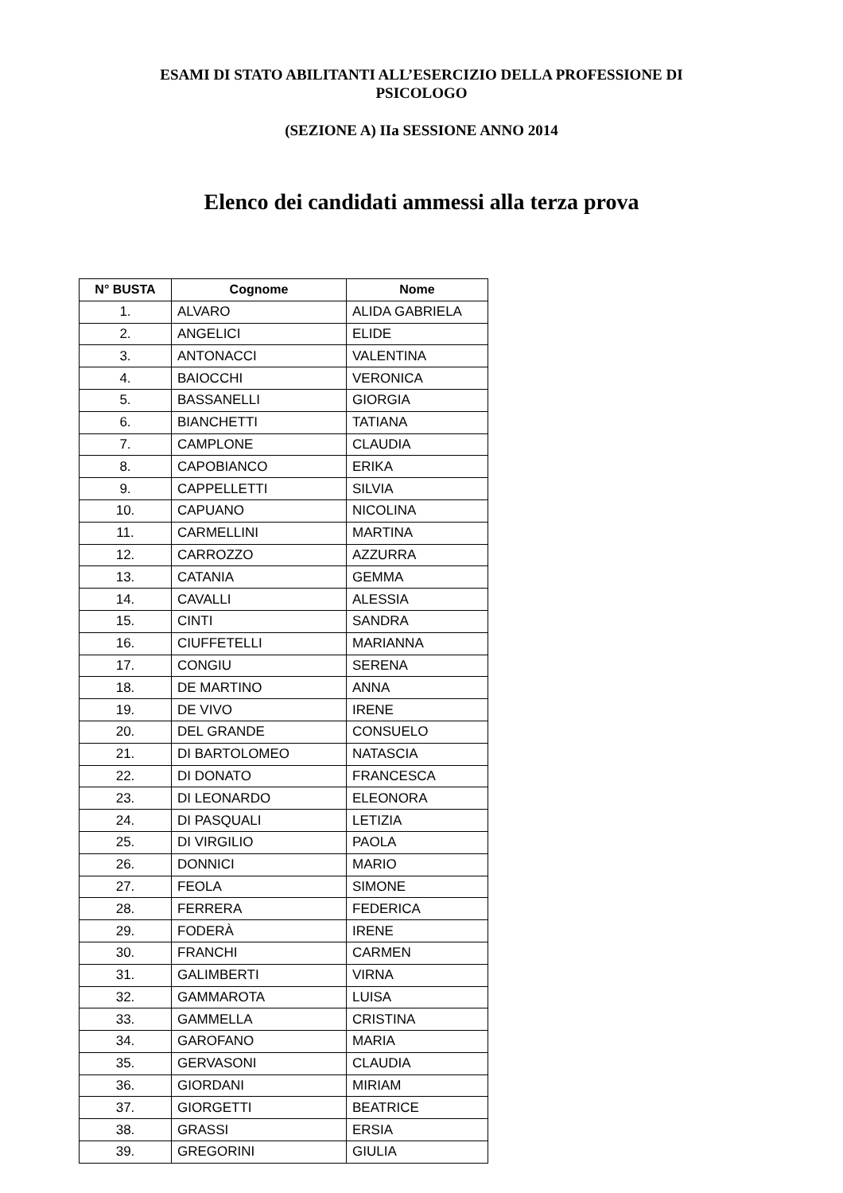ESAMI DI STATO ABILITANTI ALL’ESERCIZIO DELLA PROFESSIONE DI
PSICOLOGO
(SEZIONE A) IIa SESSIONE ANNO 2014
Elenco dei candidati ammessi alla terza prova
| N° BUSTA | Cognome | Nome |
| --- | --- | --- |
| 1. | ALVARO | ALIDA GABRIELA |
| 2. | ANGELICI | ELIDE |
| 3. | ANTONACCI | VALENTINA |
| 4. | BAIOCCHI | VERONICA |
| 5. | BASSANELLI | GIORGIA |
| 6. | BIANCHETTI | TATIANA |
| 7. | CAMPLONE | CLAUDIA |
| 8. | CAPOBIANCO | ERIKA |
| 9. | CAPPELLETTI | SILVIA |
| 10. | CAPUANO | NICOLINA |
| 11. | CARMELLINI | MARTINA |
| 12. | CARROZZO | AZZURRA |
| 13. | CATANIA | GEMMA |
| 14. | CAVALLI | ALESSIA |
| 15. | CINTI | SANDRA |
| 16. | CIUFFETELLI | MARIANNA |
| 17. | CONGIU | SERENA |
| 18. | DE MARTINO | ANNA |
| 19. | DE VIVO | IRENE |
| 20. | DEL GRANDE | CONSUELO |
| 21. | DI BARTOLOMEO | NATASCIA |
| 22. | DI DONATO | FRANCESCA |
| 23. | DI LEONARDO | ELEONORA |
| 24. | DI PASQUALI | LETIZIA |
| 25. | DI VIRGILIO | PAOLA |
| 26. | DONNICI | MARIO |
| 27. | FEOLA | SIMONE |
| 28. | FERRERA | FEDERICA |
| 29. | FODERÀ | IRENE |
| 30. | FRANCHI | CARMEN |
| 31. | GALIMBERTI | VIRNA |
| 32. | GAMMAROTA | LUISA |
| 33. | GAMMELLA | CRISTINA |
| 34. | GAROFANO | MARIA |
| 35. | GERVASONI | CLAUDIA |
| 36. | GIORDANI | MIRIAM |
| 37. | GIORGETTI | BEATRICE |
| 38. | GRASSI | ERSIA |
| 39. | GREGORINI | GIULIA |